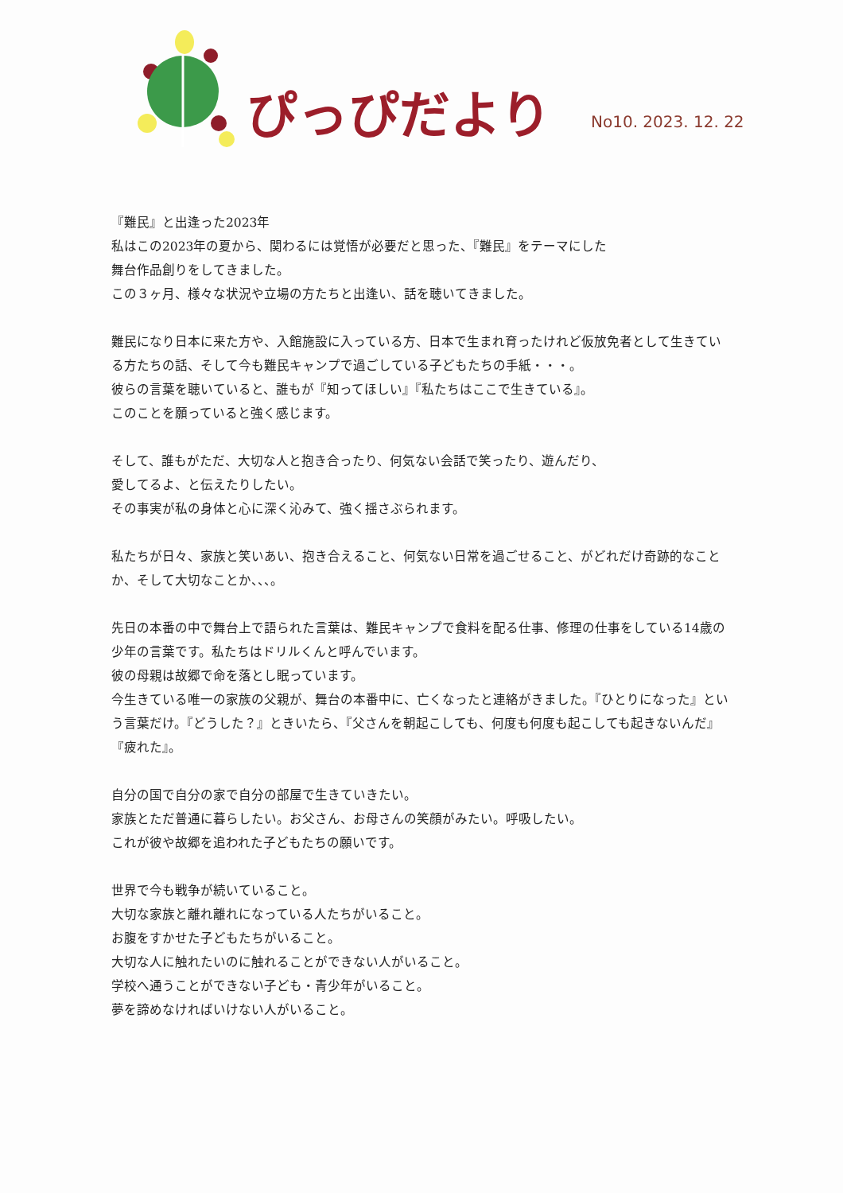ぴっぴだより
No10. 2023. 12. 22
『難民』と出逢った2023年
私はこの2023年の夏から、関わるには覚悟が必要だと思った、『難民』をテーマにした
舞台作品創りをしてきました。
この３ヶ月、様々な状況や立場の方たちと出逢い、話を聴いてきました。
難民になり日本に来た方や、入館施設に入っている方、日本で生まれ育ったけれど仮放免者として生きている方たちの話、そして今も難民キャンプで過ごしている子どもたちの手紙・・・。
彼らの言葉を聴いていると、誰もが『知ってほしい』『私たちはここで生きている』。
このことを願っていると強く感じます。
そして、誰もがただ、大切な人と抱き合ったり、何気ない会話で笑ったり、遊んだり、
愛してるよ、と伝えたりしたい。
その事実が私の身体と心に深く沁みて、強く揺さぶられます。
私たちが日々、家族と笑いあい、抱き合えること、何気ない日常を過ごせること、がどれだけ奇跡的なことか、そして大切なことか、、、。
先日の本番の中で舞台上で語られた言葉は、難民キャンプで食料を配る仕事、修理の仕事をしている14歳の少年の言葉です。私たちはドリルくんと呼んでいます。
彼の母親は故郷で命を落とし眠っています。
今生きている唯一の家族の父親が、舞台の本番中に、亡くなったと連絡がきました。『ひとりになった』という言葉だけ。『どうした？』ときいたら、『父さんを朝起こしても、何度も何度も起こしても起きないんだ』『疲れた』。
自分の国で自分の家で自分の部屋で生きていきたい。
家族とただ普通に暮らしたい。お父さん、お母さんの笑顔がみたい。呼吸したい。
これが彼や故郷を追われた子どもたちの願いです。
世界で今も戦争が続いていること。
大切な家族と離れ離れになっている人たちがいること。
お腹をすかせた子どもたちがいること。
大切な人に触れたいのに触れることができない人がいること。
学校へ通うことができない子ども・青少年がいること。
夢を諦めなければいけない人がいること。